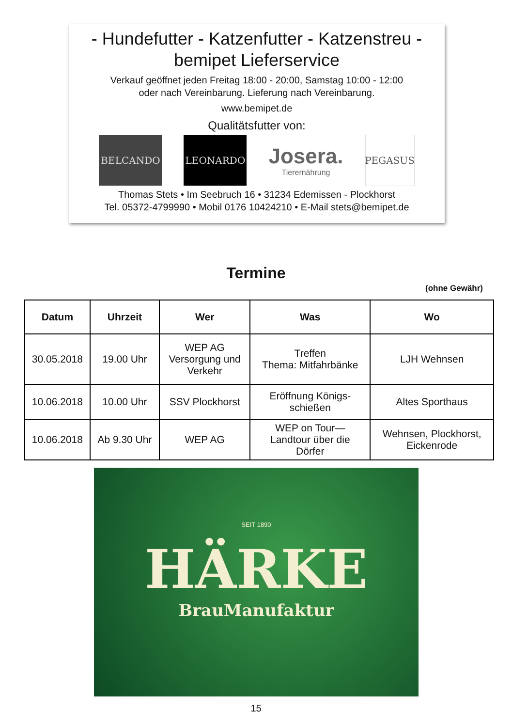- Hundefutter - Katzenfutter - Katzenstreu -
bemipet Lieferservice
Verkauf geöffnet jeden Freitag 18:00 - 20:00, Samstag 10:00 - 12:00
oder nach Vereinbarung. Lieferung nach Vereinbarung.
www.bemipet.de
Qualitätsfutter von:
BELCANDO LEONARDO
Josera.
Tierernährung
PEGASUS
Thomas Stets • Im Seebruch 16 • 31234 Edemissen - Plockhorst
Tel. 05372-4799990 • Mobil 0176 10424210 • E-Mail stets@bemipet.de
Termine
(ohne Gewähr)
| Datum | Uhrzeit | Wer | Was | Wo |
| --- | --- | --- | --- | --- |
| 30.05.2018 | 19.00 Uhr | WEP AG Versorgung und Verkehr | Treffen Thema: Mitfahrbänke | LJH Wehnsen |
| 10.06.2018 | 10.00 Uhr | SSV Plockhorst | Eröffnung Königs- schießen | Altes Sporthaus |
| 10.06.2018 | Ab 9.30 Uhr | WEP AG | WEP on Tour— Landtour über die Dörfer | Wehnsen, Plockhorst, Eickenrode |
SEIT 1890
HÄRKE
BrauManufaktur
15